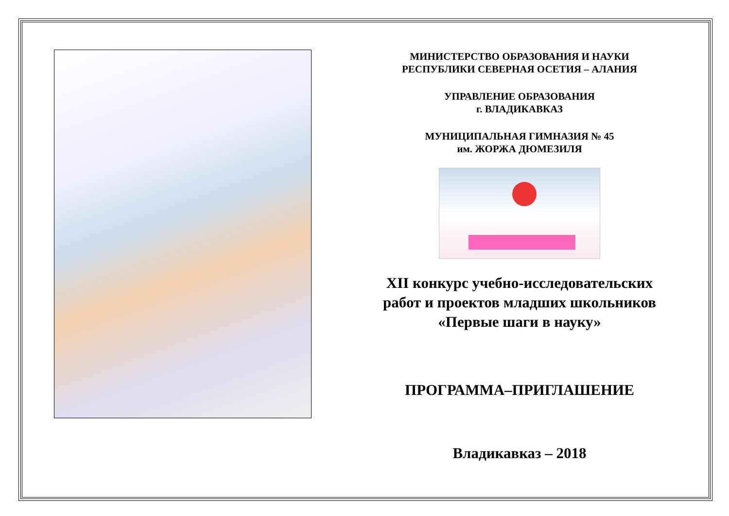МИНИСТЕРСТВО ОБРАЗОВАНИЯ И НАУКИ
РЕСПУБЛИКИ СЕВЕРНАЯ ОСЕТИЯ – АЛАНИЯ
УПРАВЛЕНИЕ ОБРАЗОВАНИЯ
г. ВЛАДИКАВКАЗ
МУНИЦИПАЛЬНАЯ ГИМНАЗИЯ № 45
им. ЖОРЖА ДЮМЕЗИЛЯ
XII конкурс учебно-исследовательских работ и проектов младших школьников «Первые шаги в науку»
ПРОГРАММА–ПРИГЛАШЕНИЕ
Владикавказ – 2018